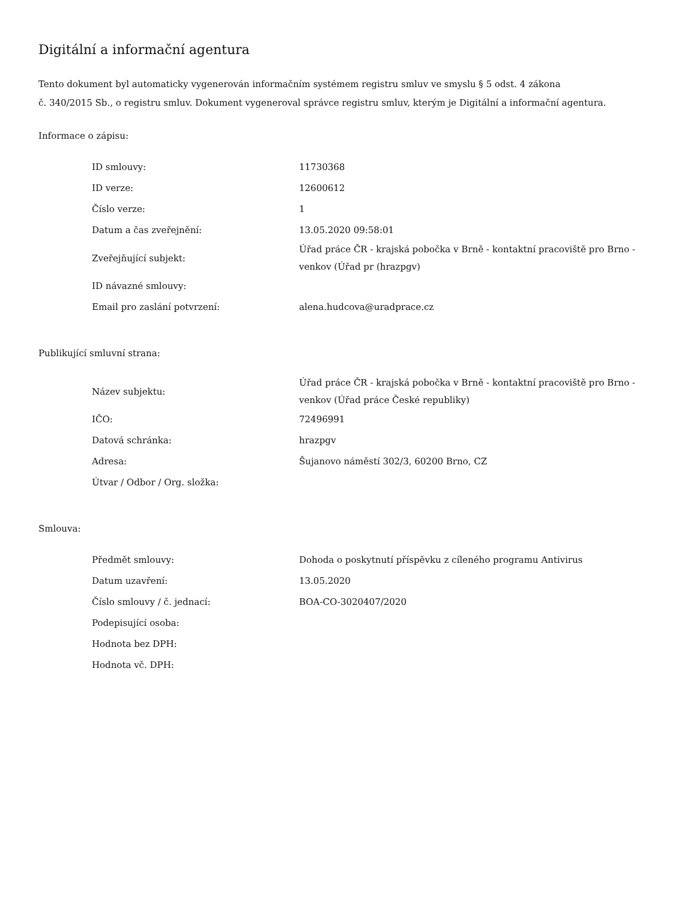Digitální a informační agentura
Tento dokument byl automaticky vygenerován informačním systémem registru smluv ve smyslu § 5 odst. 4 zákona
č. 340/2015 Sb., o registru smluv. Dokument vygeneroval správce registru smluv, kterým je Digitální a informační agentura.
Informace o zápisu:
| ID smlouvy: | 11730368 |
| ID verze: | 12600612 |
| Číslo verze: | 1 |
| Datum a čas zveřejnění: | 13.05.2020 09:58:01 |
| Zveřejňující subjekt: | Úřad práce ČR - krajská pobočka v Brně - kontaktní pracoviště pro Brno - venkov (Úřad pr (hrazpgv) |
| ID návazné smlouvy: | |
| Email pro zaslání potvrzení: | alena.hudcova@uradprace.cz |
Publikující smluvní strana:
| Název subjektu: | Úřad práce ČR - krajská pobočka v Brně - kontaktní pracoviště pro Brno - venkov (Úřad práce České republiky) |
| IČO: | 72496991 |
| Datová schránka: | hrazpgv |
| Adresa: | Šujanovo náměstí 302/3, 60200 Brno, CZ |
| Útvar / Odbor / Org. složka: | |
Smlouva:
| Předmět smlouvy: | Dohoda o poskytnutí příspěvku z cíleného programu Antivirus |
| Datum uzavření: | 13.05.2020 |
| Číslo smlouvy / č. jednací: | BOA-CO-3020407/2020 |
| Podepisující osoba: | |
| Hodnota bez DPH: | |
| Hodnota vč. DPH: | |